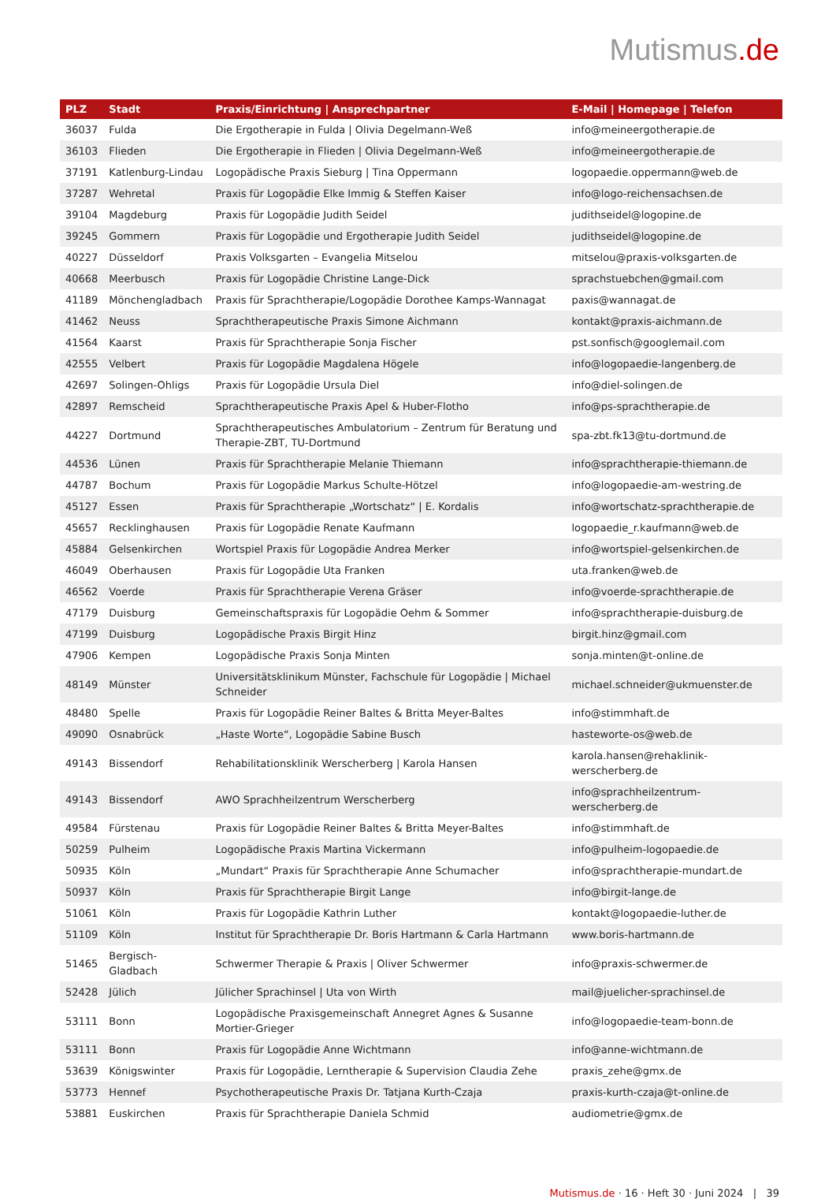Mutismus.de
| PLZ | Stadt | Praxis/Einrichtung / Ansprechpartner | E-Mail / Homepage / Telefon |
| --- | --- | --- | --- |
| 36037 | Fulda | Die Ergotherapie in Fulda / Olivia Degelmann-Weß | info@meineergotherapie.de |
| 36103 | Flieden | Die Ergotherapie in Flieden / Olivia Degelmann-Weß | info@meineergotherapie.de |
| 37191 | Katlenburg-Lindau | Logopädische Praxis Sieburg / Tina Oppermann | logopaedie.oppermann@web.de |
| 37287 | Wehretal | Praxis für Logopädie Elke Immig & Steffen Kaiser | info@logo-reichensachsen.de |
| 39104 | Magdeburg | Praxis für Logopädie Judith Seidel | judithseidel@logopine.de |
| 39245 | Gommern | Praxis für Logopädie und Ergotherapie Judith Seidel | judithseidel@logopine.de |
| 40227 | Düsseldorf | Praxis Volksgarten – Evangelia Mitselou | mitselou@praxis-volksgarten.de |
| 40668 | Meerbusch | Praxis für Logopädie Christine Lange-Dick | sprachstuebchen@gmail.com |
| 41189 | Mönchengladbach | Praxis für Sprachtherapie/Logopädie Dorothee Kamps-Wannagat | paxis@wannagat.de |
| 41462 | Neuss | Sprachtherapeutische Praxis Simone Aichmann | kontakt@praxis-aichmann.de |
| 41564 | Kaarst | Praxis für Sprachtherapie Sonja Fischer | pst.sonfisch@googlemail.com |
| 42555 | Velbert | Praxis für Logopädie Magdalena Högele | info@logopaedie-langenberg.de |
| 42697 | Solingen-Ohligs | Praxis für Logopädie Ursula Diel | info@diel-solingen.de |
| 42897 | Remscheid | Sprachtherapeutische Praxis Apel & Huber-Flotho | info@ps-sprachtherapie.de |
| 44227 | Dortmund | Sprachtherapeutisches Ambulatorium – Zentrum für Beratung und Therapie-ZBT, TU-Dortmund | spa-zbt.fk13@tu-dortmund.de |
| 44536 | Lünen | Praxis für Sprachtherapie Melanie Thiemann | info@sprachtherapie-thiemann.de |
| 44787 | Bochum | Praxis für Logopädie Markus Schulte-Hötzel | info@logopaedie-am-westring.de |
| 45127 | Essen | Praxis für Sprachtherapie „Wortschatz“ / E. Kordalis | info@wortschatz-sprachtherapie.de |
| 45657 | Recklinghausen | Praxis für Logopädie Renate Kaufmann | logopaedie_r.kaufmann@web.de |
| 45884 | Gelsenkirchen | Wortspiel Praxis für Logopädie Andrea Merker | info@wortspiel-gelsenkirchen.de |
| 46049 | Oberhausen | Praxis für Logopädie Uta Franken | uta.franken@web.de |
| 46562 | Voerde | Praxis für Sprachtherapie Verena Gräser | info@voerde-sprachtherapie.de |
| 47179 | Duisburg | Gemeinschaftspraxis für Logopädie Oehm & Sommer | info@sprachtherapie-duisburg.de |
| 47199 | Duisburg | Logopädische Praxis Birgit Hinz | birgit.hinz@gmail.com |
| 47906 | Kempen | Logopädische Praxis Sonja Minten | sonja.minten@t-online.de |
| 48149 | Münster | Universitätsklinikum Münster, Fachschule für Logopädie / Michael Schneider | michael.schneider@ukmuenster.de |
| 48480 | Spelle | Praxis für Logopädie Reiner Baltes & Britta Meyer-Baltes | info@stimmhaft.de |
| 49090 | Osnabrück | „Haste Worte“, Logopädie Sabine Busch | hasteworte-os@web.de |
| 49143 | Bissendorf | Rehabilitationsklinik Werscherberg / Karola Hansen | karola.hansen@rehaklinik-werscherberg.de |
| 49143 | Bissendorf | AWO Sprachheilzentrum Werscherberg | info@sprachheilzentrum-werscherberg.de |
| 49584 | Fürstenau | Praxis für Logopädie Reiner Baltes & Britta Meyer-Baltes | info@stimmhaft.de |
| 50259 | Pulheim | Logopädische Praxis Martina Vickermann | info@pulheim-logopaedie.de |
| 50935 | Köln | „Mundart“ Praxis für Sprachtherapie Anne Schumacher | info@sprachtherapie-mundart.de |
| 50937 | Köln | Praxis für Sprachtherapie Birgit Lange | info@birgit-lange.de |
| 51061 | Köln | Praxis für Logopädie Kathrin Luther | kontakt@logopaedie-luther.de |
| 51109 | Köln | Institut für Sprachtherapie Dr. Boris Hartmann & Carla Hartmann | www.boris-hartmann.de |
| 51465 | Bergisch-Gladbach | Schwermer Therapie & Praxis / Oliver Schwermer | info@praxis-schwermer.de |
| 52428 | Jülich | Jülicher Sprachinsel / Uta von Wirth | mail@juelicher-sprachinsel.de |
| 53111 | Bonn | Logopädische Praxisgemeinschaft Annegret Agnes & Susanne Mortier-Grieger | info@logopaedie-team-bonn.de |
| 53111 | Bonn | Praxis für Logopädie Anne Wichtmann | info@anne-wichtmann.de |
| 53639 | Königswinter | Praxis für Logopädie, Lerntherapie & Supervision Claudia Zehe | praxis_zehe@gmx.de |
| 53773 | Hennef | Psychotherapeutische Praxis Dr. Tatjana Kurth-Czaja | praxis-kurth-czaja@t-online.de |
| 53881 | Euskirchen | Praxis für Sprachtherapie Daniela Schmid | audiometrie@gmx.de |
Mutismus.de · 16 · Heft 30 · Juni 2024 | 39